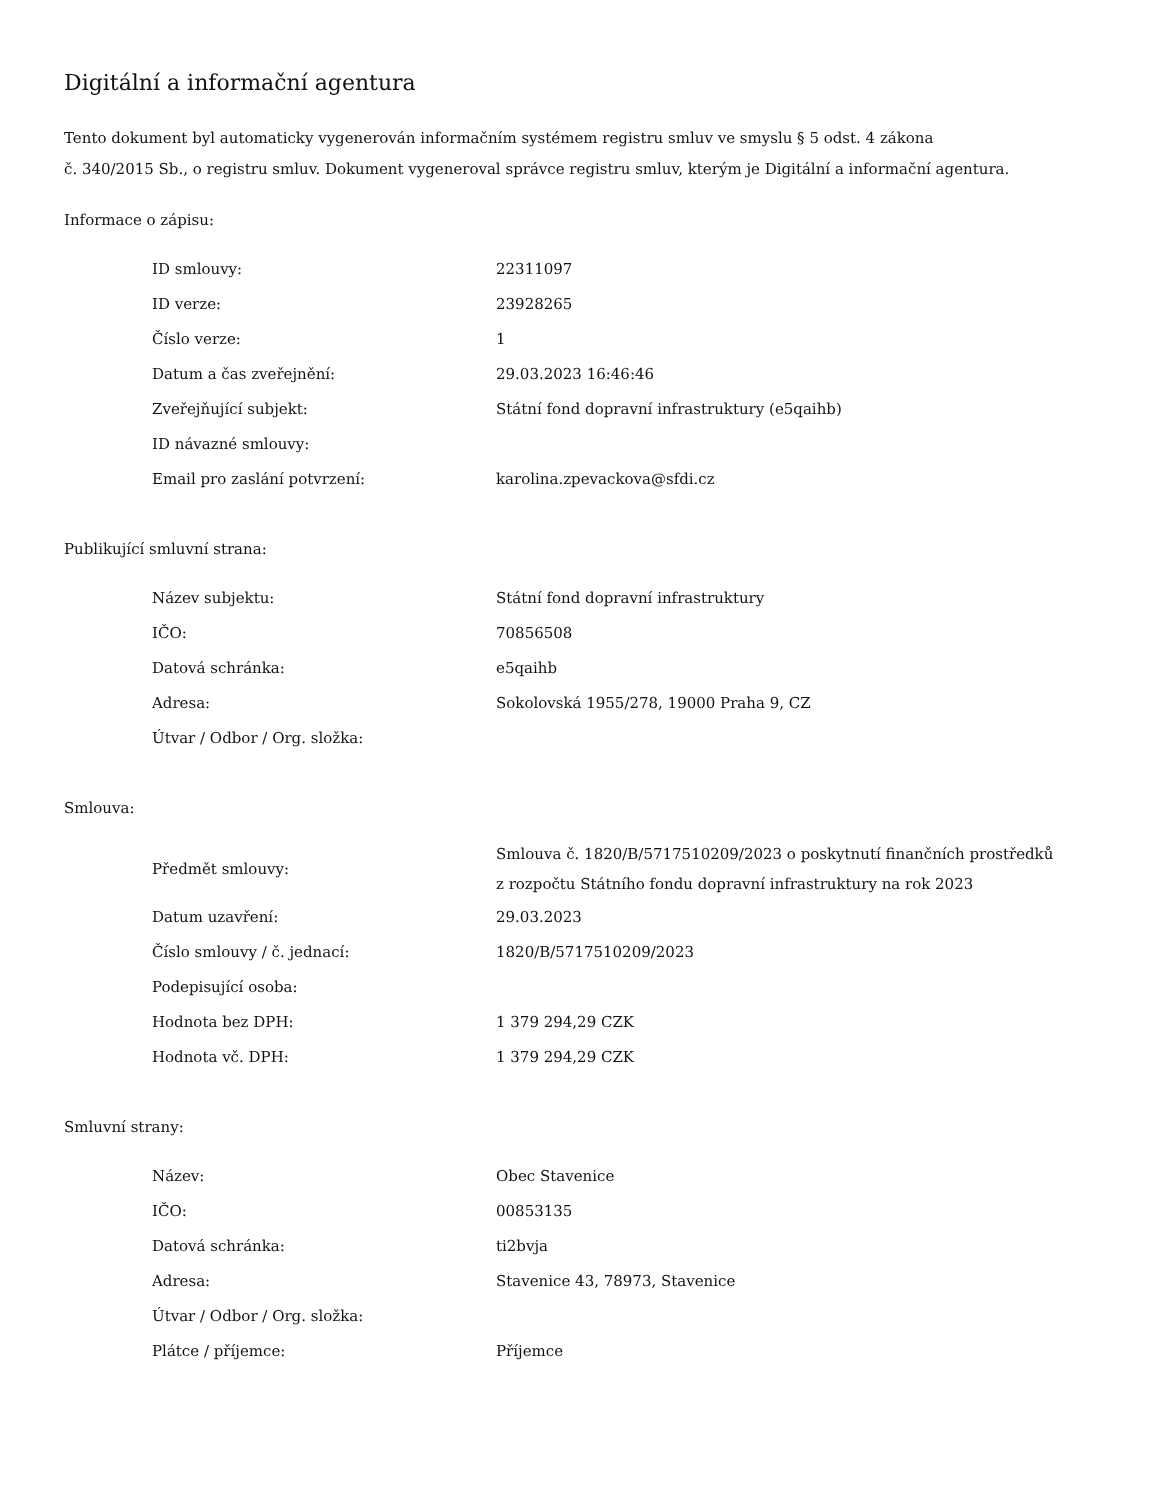Digitální a informační agentura
Tento dokument byl automaticky vygenerován informačním systémem registru smluv ve smyslu § 5 odst. 4 zákona
č. 340/2015 Sb., o registru smluv. Dokument vygeneroval správce registru smluv, kterým je Digitální a informační agentura.
Informace o zápisu:
| ID smlouvy: | 22311097 |
| ID verze: | 23928265 |
| Číslo verze: | 1 |
| Datum a čas zveřejnění: | 29.03.2023 16:46:46 |
| Zveřejňující subjekt: | Státní fond dopravní infrastruktury (e5qaihb) |
| ID návazné smlouvy: | |
| Email pro zaslání potvrzení: | karolina.zpevackova@sfdi.cz |
Publikující smluvní strana:
| Název subjektu: | Státní fond dopravní infrastruktury |
| IČO: | 70856508 |
| Datová schránka: | e5qaihb |
| Adresa: | Sokolovská 1955/278, 19000 Praha 9, CZ |
| Útvar / Odbor / Org. složka: | |
Smlouva:
| Předmět smlouvy: | Smlouva č. 1820/B/5717510209/2023 o poskytnutí finančních prostředků z rozpočtu Státního fondu dopravní infrastruktury na rok 2023 |
| Datum uzavření: | 29.03.2023 |
| Číslo smlouvy / č. jednací: | 1820/B/5717510209/2023 |
| Podepisující osoba: | |
| Hodnota bez DPH: | 1 379 294,29 CZK |
| Hodnota vč. DPH: | 1 379 294,29 CZK |
Smluvní strany:
| Název: | Obec Stavenice |
| IČO: | 00853135 |
| Datová schránka: | ti2bvja |
| Adresa: | Stavenice 43, 78973, Stavenice |
| Útvar / Odbor / Org. složka: | |
| Plátce / příjemce: | Příjemce |